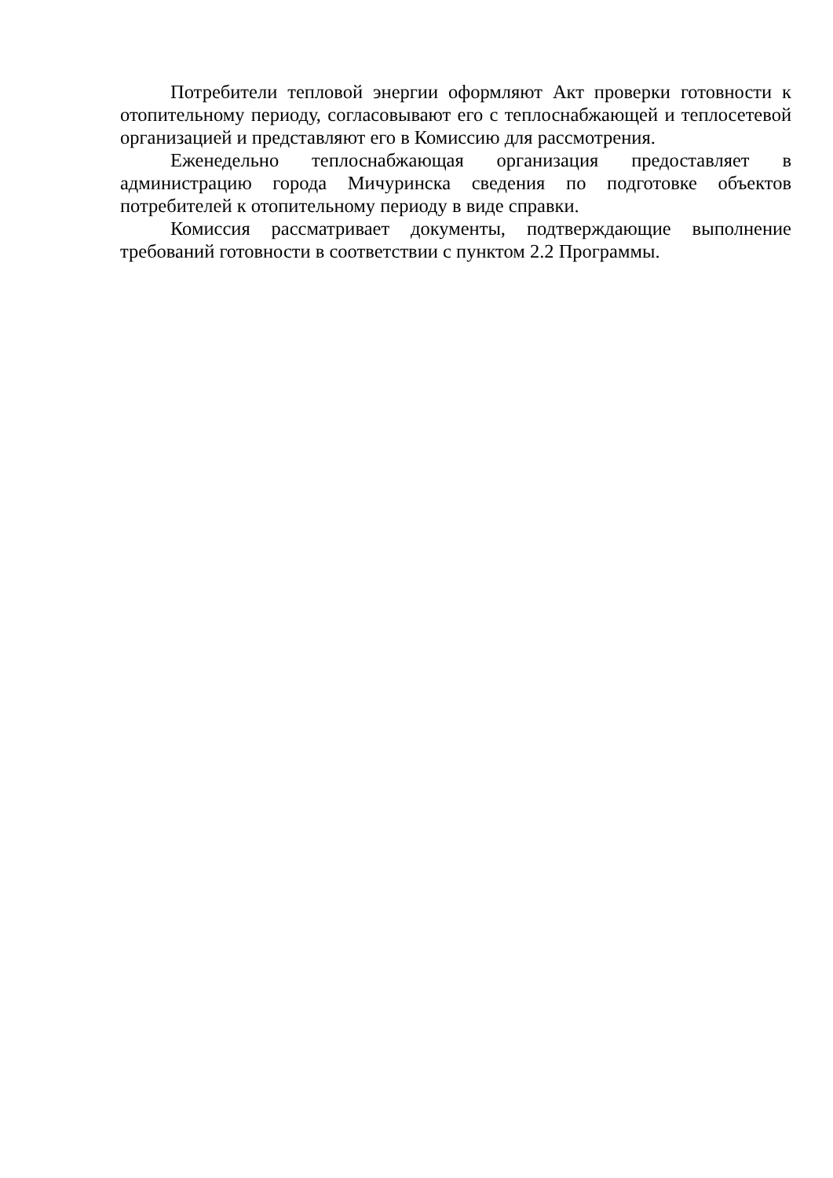Потребители тепловой энергии оформляют Акт проверки готовности к отопительному периоду, согласовывают его с теплоснабжающей и теплосетевой организацией и представляют его в Комиссию для рассмотрения.
Еженедельно теплоснабжающая организация предоставляет в администрацию города Мичуринска сведения по подготовке объектов потребителей к отопительному периоду в виде справки.
Комиссия рассматривает документы, подтверждающие выполнение требований готовности в соответствии с пунктом 2.2 Программы.